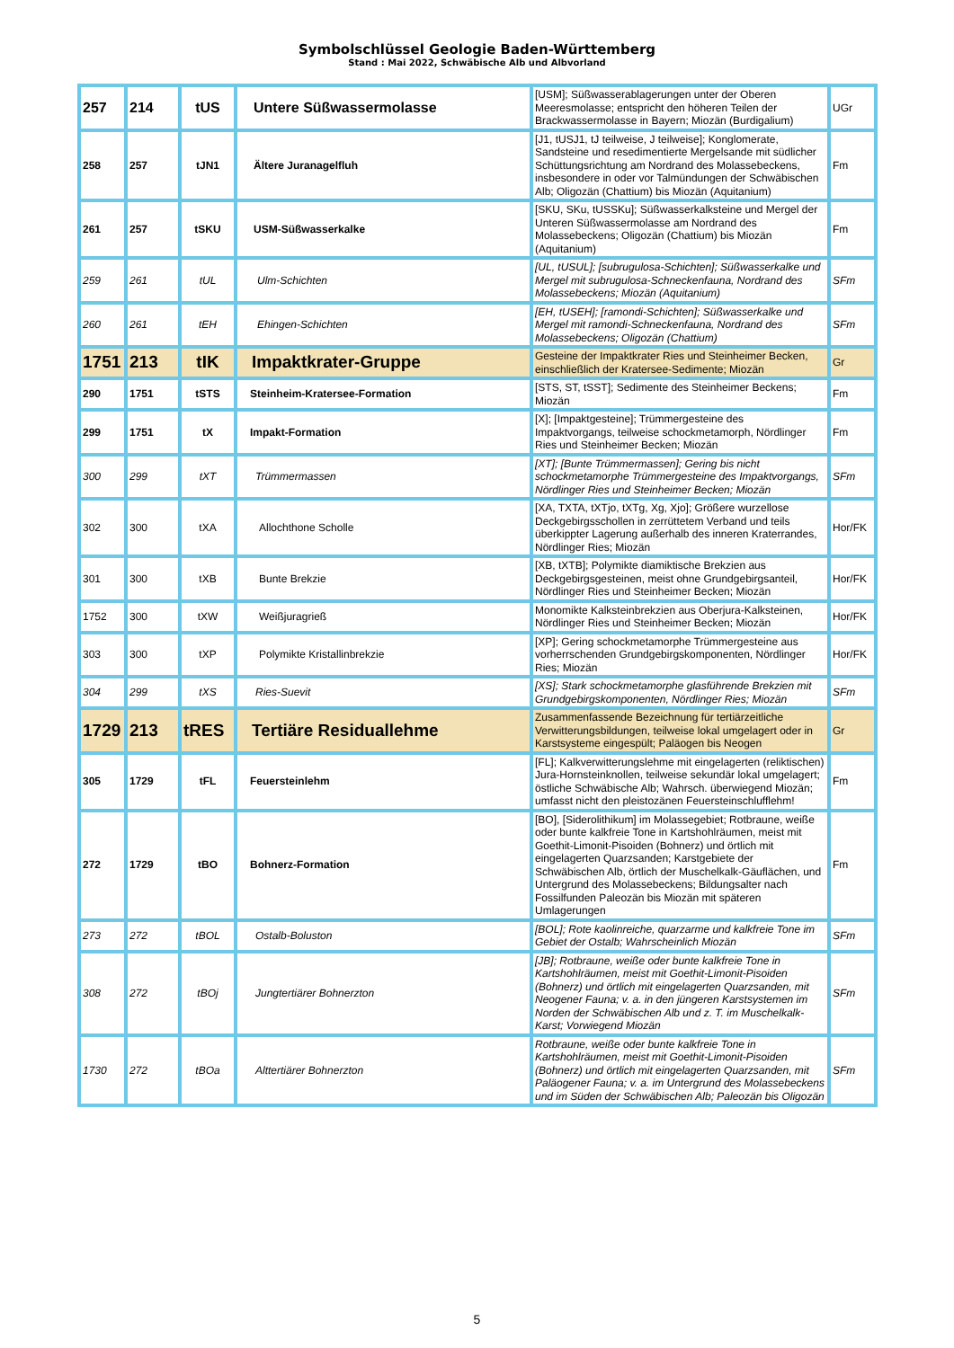Symbolschlüssel Geologie Baden-Württemberg
Stand : Mai 2022, Schwäbische Alb und Albvorland
| 257 | 214 | tUS | Untere Süßwassermolasse | [USM]; Süßwasserablagerungen unter der Oberen Meeresmolasse; entspricht den höheren Teilen der Brackwassermolasse in Bayern; Miozän (Burdigalium) | UGr |
| 258 | 257 | tJN1 | Ältere Juranagelfluh | [J1, tUSJ1, tJ teilweise, J teilweise]; Konglomerate, Sandsteine und resedimentierte Mergelsande mit südlicher Schüttungsrichtung am Nordrand des Molassebeckens, insbesondere in oder vor Talmündungen der Schwäbischen Alb; Oligozän (Chattium) bis Miozän (Aquitanium) | Fm |
| 261 | 257 | tSKU | USM-Süßwasserkalke | [SKU, SKu, tUSSKu]; Süßwasserkalksteine und Mergel der Unteren Süßwassermolasse am Nordrand des Molassebeckens; Oligozän (Chattium) bis Miozän (Aquitanium) | Fm |
| 259 | 261 | tUL | Ulm-Schichten | [UL, tUSUL]; [subrugulosa-Schichten]; Süßwasserkalke und Mergel mit subrugulosa-Schneckenfauna, Nordrand des Molassebeckens; Miozän (Aquitanium) | SFm |
| 260 | 261 | tEH | Ehingen-Schichten | [EH, tUSEH]; [ramondi-Schichten]; Süßwasserkalke und Mergel mit ramondi-Schneckenfauna, Nordrand des Molassebeckens; Oligozän (Chattium) | SFm |
| 1751 | 213 | tIK | Impaktkrater-Gruppe | Gesteine der Impaktkrater Ries und Steinheimer Becken, einschließlich der Kratersee-Sedimente; Miozän | Gr |
| 290 | 1751 | tSTS | Steinheim-Kratersee-Formation | [STS, ST, tSST]; Sedimente des Steinheimer Beckens; Miozän | Fm |
| 299 | 1751 | tX | Impakt-Formation | [X]; [Impaktgesteine]; Trümmergesteine des Impaktvorgangs, teilweise schockmetamorph, Nördlinger Ries und Steinheimer Becken; Miozän | Fm |
| 300 | 299 | tXT | Trümmermassen | [XT]; [Bunte Trümmermassen]; Gering bis nicht schockmetamorphe Trümmergesteine des Impaktvorgangs, Nördlinger Ries und Steinheimer Becken; Miozän | SFm |
| 302 | 300 | tXA | Allochthone Scholle | [XA, TXTA, tXTjo, tXTg, Xg, Xjo]; Größere wurzellose Deckgebirgsschollen in zerrüttetem Verband und teils überkippter Lagerung außerhalb des inneren Kraterrandes, Nördlinger Ries; Miozän | Hor/FK |
| 301 | 300 | tXB | Bunte Brekzie | [XB, tXTB]; Polymikte diamiktische Brekzien aus Deckgebirgsgesteinen, meist ohne Grundgebirgsanteil, Nördlinger Ries und Steinheimer Becken; Miozän | Hor/FK |
| 1752 | 300 | tXW | Weißjuragrieß | Monomikte Kalksteinbrekzien aus Oberjura-Kalksteinen, Nördlinger Ries und Steinheimer Becken; Miozän | Hor/FK |
| 303 | 300 | tXP | Polymikte Kristallinbrekzie | [XP]; Gering schockmetamorphe Trümmergesteine aus vorherrschenden Grundgebirgskomponenten, Nördlinger Ries; Miozän | Hor/FK |
| 304 | 299 | tXS | Ries-Suevit | [XS]; Stark schockmetamorphe glasführende Brekzien mit Grundgebirgskomponenten, Nördlinger Ries; Miozän | SFm |
| 1729 | 213 | tRES | Tertiäre Residuallehme | Zusammenfassende Bezeichnung für tertiärzeitliche Verwitterungsbildungen, teilweise lokal umgelagert oder in Karstsysteme eingespült; Paläogen bis Neogen | Gr |
| 305 | 1729 | tFL | Feuersteinlehm | [FL]; Kalkverwitterungslehme mit eingelagerten (reliktischen) Jura-Hornsteinknollen, teilweise sekundär lokal umgelagert; östliche Schwäbische Alb; Wahrsch. überwiegend Miozän; umfasst nicht den pleistozänen Feuersteinschlufflehm! | Fm |
| 272 | 1729 | tBO | Bohnerz-Formation | [BO], [Siderolithikum] im Molassegebiet; Rotbraune, weiße oder bunte kalkfreie Tone in Kartshohlräumen, meist mit Goethit-Limonit-Pisoiden (Bohnerz) und örtlich mit eingelagerten Quarzsanden; Karstgebiete der Schwäbischen Alb, örtlich der Muschelkalk-Gäuflächen, und Untergrund des Molassebeckens; Bildungsalter nach Fossilfunden Paleozän bis Miozän mit späteren Umlagerungen | Fm |
| 273 | 272 | tBOL | Ostalb-Boluston | [BOL]; Rote kaolinreiche, quarzarme und kalkfreie Tone im Gebiet der Ostalb; Wahrscheinlich Miozän | SFm |
| 308 | 272 | tBOj | Jungtertiärer Bohnerzton | [JB]; Rotbraune, weiße oder bunte kalkfreie Tone in Kartshohlräumen, meist mit Goethit-Limonit-Pisoiden (Bohnerz) und örtlich mit eingelagerten Quarzsanden, mit Neogener Fauna; v. a. in den jüngeren Karstsystemen im Norden der Schwäbischen Alb und z. T. im Muschelkalk-Karst; Vorwiegend Miozän | SFm |
| 1730 | 272 | tBOa | Alttertiärer Bohnerzton | Rotbraune, weiße oder bunte kalkfreie Tone in Kartshohlräumen, meist mit Goethit-Limonit-Pisoiden (Bohnerz) und örtlich mit eingelagerten Quarzsanden, mit Paläogener Fauna; v. a. im Untergrund des Molassebeckens und im Süden der Schwäbischen Alb; Paleozän bis Oligozän | SFm |
5